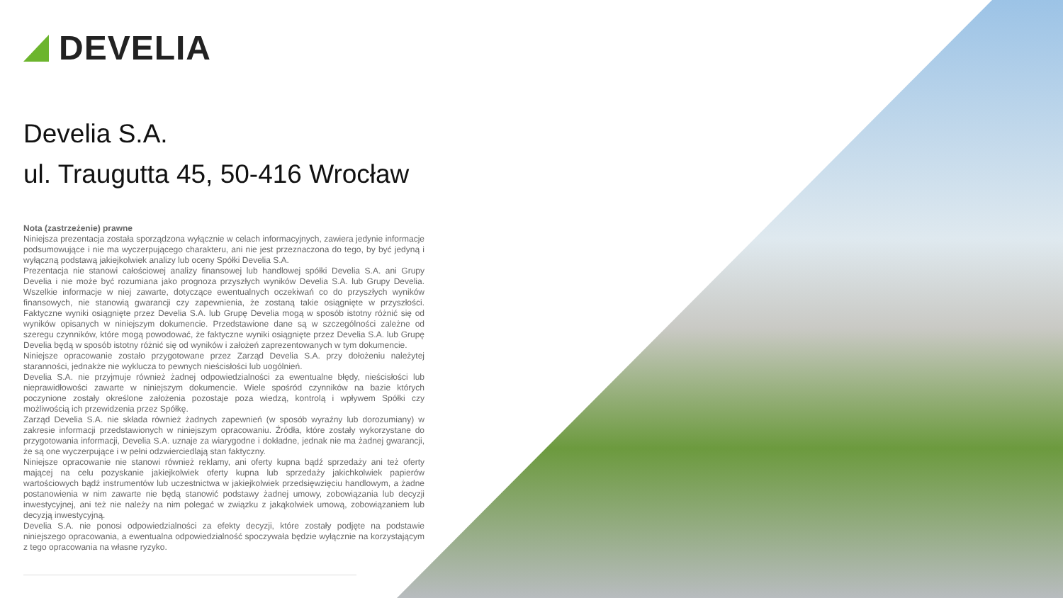DEVELIA
Develia S.A.
ul. Traugutta 45, 50-416 Wrocław
Nota (zastrzeżenie) prawne
Niniejsza prezentacja została sporządzona wyłącznie w celach informacyjnych, zawiera jedynie informacje podsumowujące i nie ma wyczerpującego charakteru, ani nie jest przeznaczona do tego, by być jedyną i wyłączną podstawą jakiejkolwiek analizy lub oceny Spółki Develia S.A.
Prezentacja nie stanowi całościowej analizy finansowej lub handlowej spółki Develia S.A. ani Grupy Develia i nie może być rozumiana jako prognoza przyszłych wyników Develia S.A. lub Grupy Develia. Wszelkie informacje w niej zawarte, dotyczące ewentualnych oczekiwań co do przyszłych wyników finansowych, nie stanowią gwarancji czy zapewnienia, że zostaną takie osiągnięte w przyszłości. Faktyczne wyniki osiągnięte przez Develia S.A. lub Grupę Develia mogą w sposób istotny różnić się od wyników opisanych w niniejszym dokumencie. Przedstawione dane są w szczególności zależne od szeregu czynników, które mogą powodować, że faktyczne wyniki osiągnięte przez Develia S.A. lub Grupę Develia będą w sposób istotny różnić się od wyników i założeń zaprezentowanych w tym dokumencie.
Niniejsze opracowanie zostało przygotowane przez Zarząd Develia S.A. przy dołożeniu należytej staranności, jednakże nie wyklucza to pewnych nieścisłości lub uogólnień.
Develia S.A. nie przyjmuje również żadnej odpowiedzialności za ewentualne błędy, nieścisłości lub nieprawidłowości zawarte w niniejszym dokumencie. Wiele spośród czynników na bazie których poczynione zostały określone założenia pozostaje poza wiedzą, kontrolą i wpływem Spółki czy możliwością ich przewidzenia przez Spółkę.
Zarząd Develia S.A. nie składa również żadnych zapewnień (w sposób wyraźny lub dorozumiany) w zakresie informacji przedstawionych w niniejszym opracowaniu. Źródła, które zostały wykorzystane do przygotowania informacji, Develia S.A. uznaje za wiarygodne i dokładne, jednak nie ma żadnej gwarancji, że są one wyczerpujące i w pełni odzwierciedlają stan faktyczny.
Niniejsze opracowanie nie stanowi również reklamy, ani oferty kupna bądź sprzedaży ani też oferty mającej na celu pozyskanie jakiejkolwiek oferty kupna lub sprzedaży jakichkolwiek papierów wartościowych bądź instrumentów lub uczestnictwa w jakiejkolwiek przedsięwzięciu handlowym, a żadne postanowienia w nim zawarte nie będą stanowić podstawy żadnej umowy, zobowiązania lub decyzji inwestycyjnej, ani też nie należy na nim polegać w związku z jakąkolwiek umową, zobowiązaniem lub decyzją inwestycyjną.
Develia S.A. nie ponosi odpowiedzialności za efekty decyzji, które zostały podjęte na podstawie niniejszego opracowania, a ewentualna odpowiedzialność spoczywała będzie wyłącznie na korzystającym z tego opracowania na własne ryzyko.